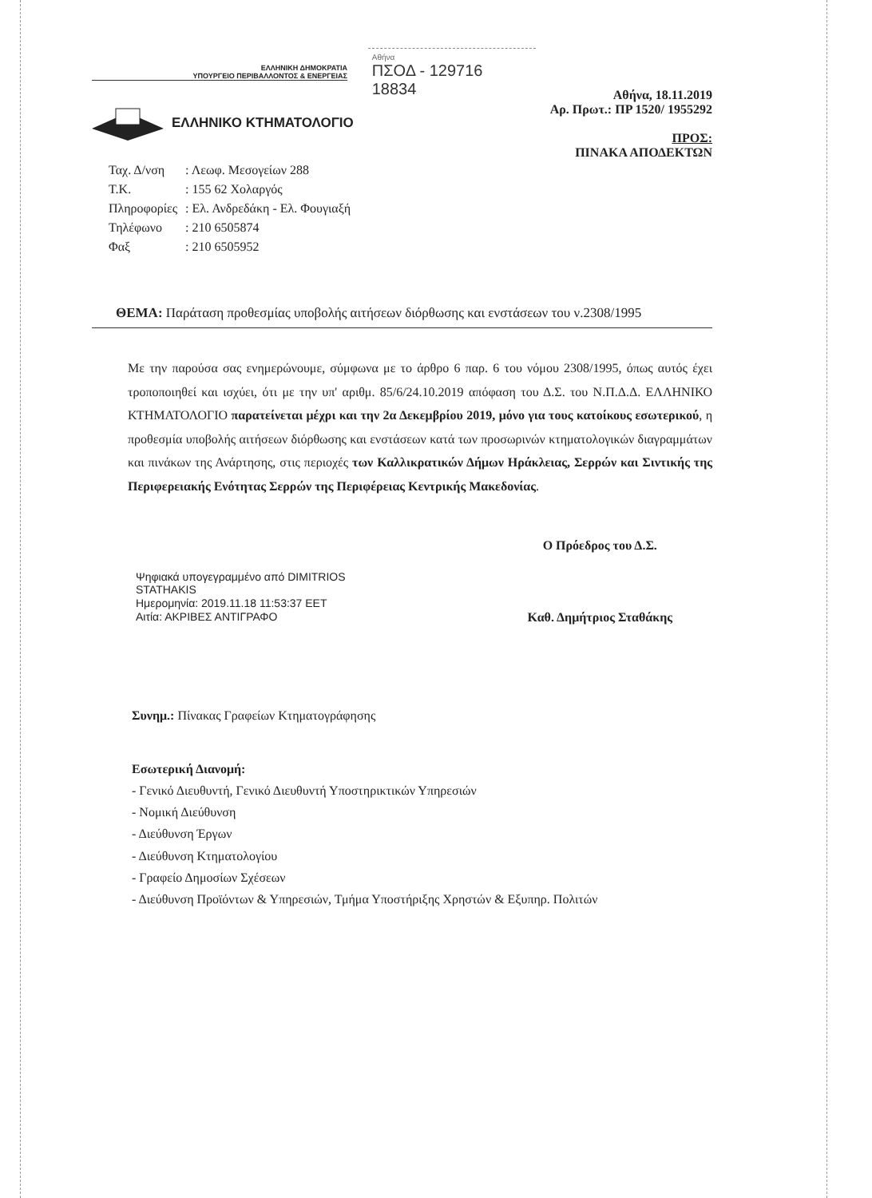ΕΛΛΗΝΙΚΗ ΔΗΜΟΚΡΑΤΙΑ
ΥΠΟΥΡΓΕΙΟ ΠΕΡΙΒΑΛΛΟΝΤΟΣ & ΕΝΕΡΓΕΙΑΣ
ΕΛΛΗΝΙΚΟ ΚΤΗΜΑΤΟΛΟΓΙΟ
Αθήνα
ΠΣΟΔ - 129716
18834
Αθήνα, 18.11.2019
Αρ. Πρωτ.: ΠΡ 1520/ 1955292
ΠΡΟΣ:
ΠΙΝΑΚΑ ΑΠΟΔΕΚΤΩΝ
| Ταχ. Δ/νση | : Λεωφ. Μεσογείων 288 |
| Τ.Κ. | : 155 62 Χολαργός |
| Πληροφορίες | : Ελ. Ανδρεδάκη - Ελ. Φουγιαξή |
| Τηλέφωνο | : 210 6505874 |
| Φαξ | : 210 6505952 |
ΘΕΜΑ: Παράταση προθεσμίας υποβολής αιτήσεων διόρθωσης και ενστάσεων του ν.2308/1995
Με την παρούσα σας ενημερώνουμε, σύμφωνα με το άρθρο 6 παρ. 6 του νόμου 2308/1995, όπως αυτός έχει τροποποιηθεί και ισχύει, ότι με την υπ' αριθμ. 85/6/24.10.2019 απόφαση του Δ.Σ. του Ν.Π.Δ.Δ. ΕΛΛΗΝΙΚΟ ΚΤΗΜΑΤΟΛΟΓΙΟ παρατείνεται μέχρι και την 2α Δεκεμβρίου 2019, μόνο για τους κατοίκους εσωτερικού, η προθεσμία υποβολής αιτήσεων διόρθωσης και ενστάσεων κατά των προσωρινών κτηματολογικών διαγραμμάτων και πινάκων της Ανάρτησης, στις περιοχές των Καλλικρατικών Δήμων Ηράκλειας, Σερρών και Σιντικής της Περιφερειακής Ενότητας Σερρών της Περιφέρειας Κεντρικής Μακεδονίας.
Ψηφιακά υπογεγραμμένο από DIMITRIOS
STATHAKIS
Ημερομηνία: 2019.11.18 11:53:37 EET
Αιτία: ΑΚΡΙΒΕΣ ΑΝΤΙΓΡΑΦΟ
Ο Πρόεδρος του Δ.Σ.
Καθ. Δημήτριος Σταθάκης
Συνημ.: Πίνακας Γραφείων Κτηματογράφησης
Εσωτερική Διανομή:
- Γενικό Διευθυντή, Γενικό Διευθυντή Υποστηρικτικών Υπηρεσιών
- Νομική Διεύθυνση
- Διεύθυνση Έργων
- Διεύθυνση Κτηματολογίου
- Γραφείο Δημοσίων Σχέσεων
- Διεύθυνση Προϊόντων & Υπηρεσιών, Τμήμα Υποστήριξης Χρηστών & Εξυπηρ. Πολιτών